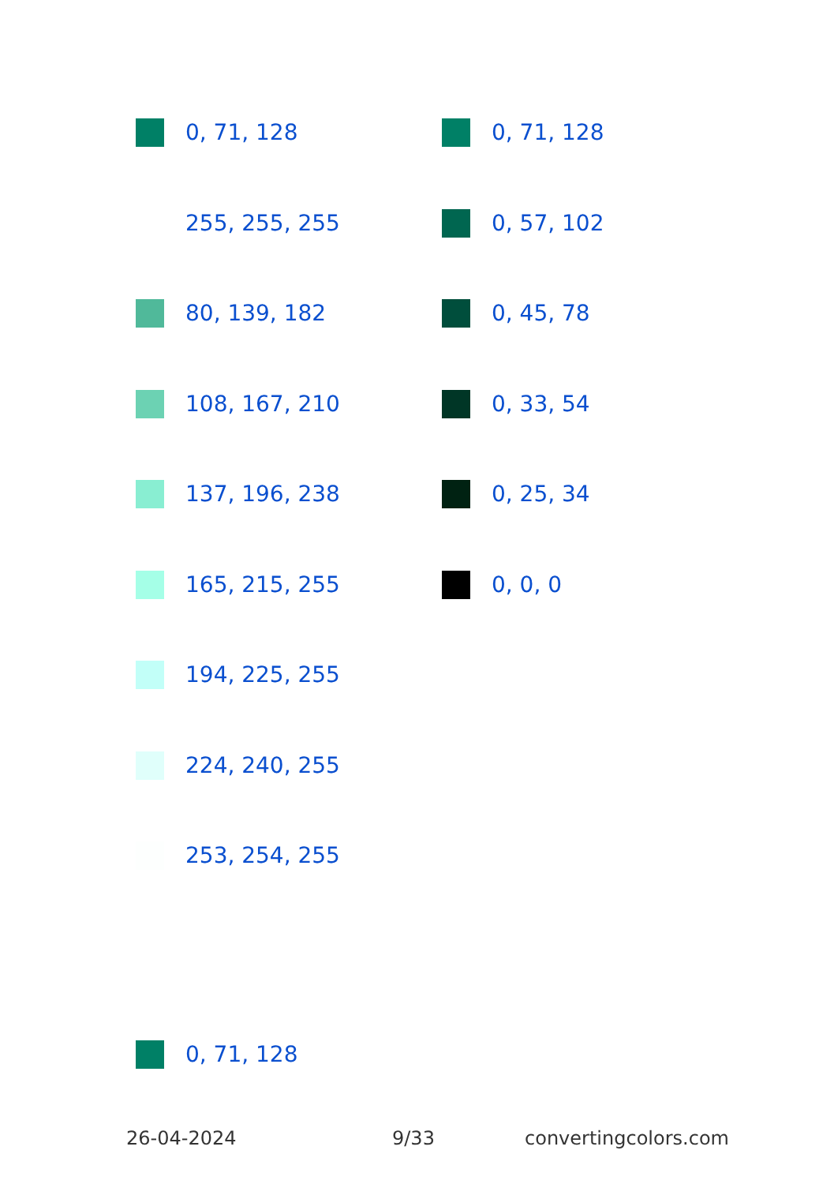0, 71, 128
255, 255, 255
80, 139, 182
108, 167, 210
137, 196, 238
165, 215, 255
194, 225, 255
224, 240, 255
253, 254, 255
0, 71, 128
0, 57, 102
0, 45, 78
0, 33, 54
0, 25, 34
0, 0, 0
0, 71, 128
26-04-2024 9/33 convertingcolors.com